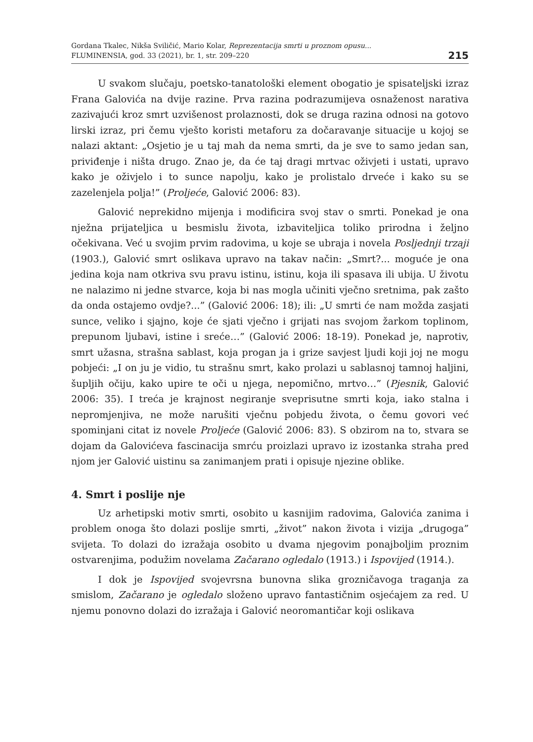Gordana Tkalec, Nikša Sviličić, Mario Kolar, Reprezentacija smrti u proznom opusu...
FLUMINENSIA, god. 33 (2021), br. 1, str. 209–220
215
U svakom slučaju, poetsko-tanatološki element obogatio je spisateljski izraz Frana Galovića na dvije razine. Prva razina podrazumijeva osnaženost narativa zazivajući kroz smrt uzvišenost prolaznosti, dok se druga razina odnosi na gotovo lirski izraz, pri čemu vješto koristi metaforu za dočaravanje situacije u kojoj se nalazi aktant: „Osjetio je u taj mah da nema smrti, da je sve to samo jedan san, priviđenje i ništa drugo. Znao je, da će taj dragi mrtvac oživjeti i ustati, upravo kako je oživjelo i to sunce napolju, kako je prolistalo drveće i kako su se zazelenjela polja!” (Proljeće, Galović 2006: 83).
Galović neprekidno mijenja i modificira svoj stav o smrti. Ponekad je ona nježna prijateljica u besmislu života, izbaviteljica toliko prirodna i željno očekivana. Već u svojim prvim radovima, u koje se ubraja i novela Posljednji trzaji (1903.), Galović smrt oslikava upravo na takav način: „Smrt?... moguće je ona jedina koja nam otkriva svu pravu istinu, istinu, koja ili spasava ili ubija. U životu ne nalazimo ni jedne stvarce, koja bi nas mogla učiniti vječno sretnima, pak zašto da onda ostajemo ovdje?...” (Galović 2006: 18); ili: „U smrti će nam možda zasjati sunce, veliko i sjajno, koje će sjati vječno i grijati nas svojom žarkom toplinom, prepunom ljubavi, istine i sreće…” (Galović 2006: 18-19). Ponekad je, naprotiv, smrt užasna, strašna sablast, koja progan ja i grize savjest ljudi koji joj ne mogu pobjeći: „I on ju je vidio, tu strašnu smrt, kako prolazi u sablasnoj tamnoj haljini, šupljih očiju, kako upire te oči u njega, nepomično, mrtvo…” (Pjesnik, Galović 2006: 35). I treća je krajnost negiranje sveprisutne smrti koja, iako stalna i nepromjenjiva, ne može narušiti vječnu pobjedu života, o čemu govori već spominjani citat iz novele Proljeće (Galović 2006: 83). S obzirom na to, stvara se dojam da Galovićeva fascinacija smrću proizlazi upravo iz izostanka straha pred njom jer Galović uistinu sa zanimanjem prati i opisuje njezine oblike.
4. Smrt i poslije nje
Uz arhetipski motiv smrti, osobito u kasnijim radovima, Galovića zanima i problem onoga što dolazi poslije smrti, „život” nakon života i vizija „drugoga” svijeta. To dolazi do izražaja osobito u dvama njegovim ponajboljim proznim ostvarenjima, podužim novelama Začarano ogledalo (1913.) i Ispovijed (1914.).
I dok je Ispovijed svojevrsna bunovna slika grozničavoga traganja za smislom, Začarano je ogledalo složeno upravo fantastičnim osjećajem za red. U njemu ponovno dolazi do izražaja i Galović neoromantičar koji oslikava